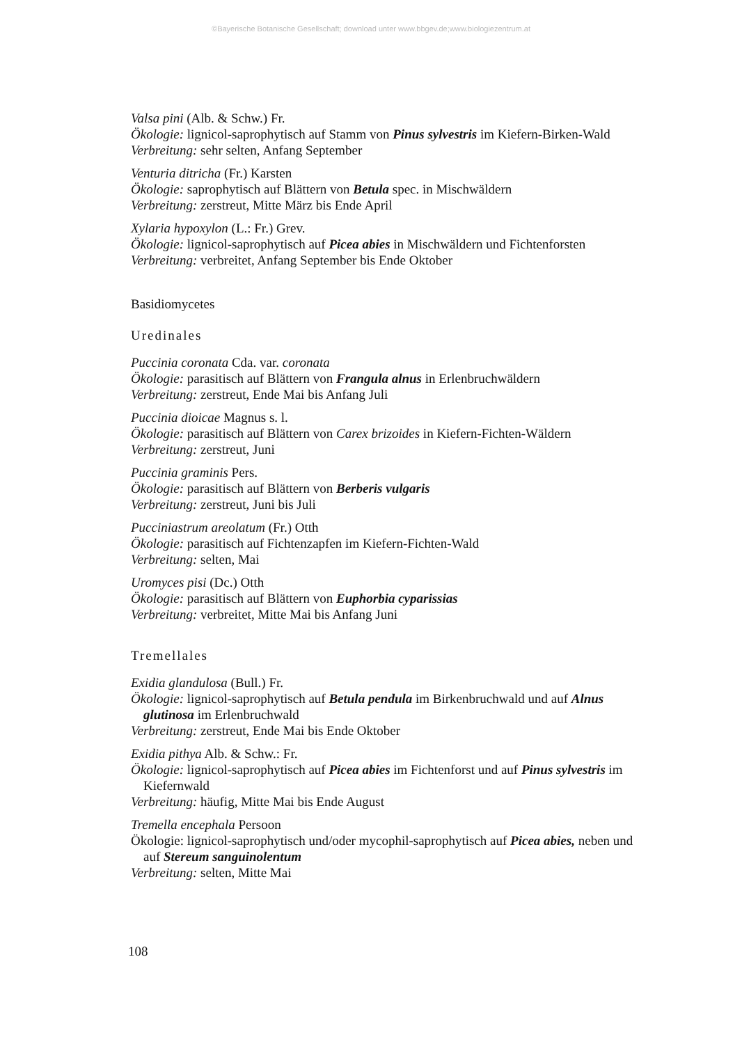©Bayerische Botanische Gesellschaft; download unter www.bbgev.de;www.biologiezentrum.at
Valsa pini (Alb. & Schw.) Fr.
Ökologie: lignicol-saprophytisch auf Stamm von Pinus sylvestris im Kiefern-Birken-Wald
Verbreitung: sehr selten, Anfang September
Venturia ditricha (Fr.) Karsten
Ökologie: saprophytisch auf Blättern von Betula spec. in Mischwäldern
Verbreitung: zerstreut, Mitte März bis Ende April
Xylaria hypoxylon (L.: Fr.) Grev.
Ökologie: lignicol-saprophytisch auf Picea abies in Mischwäldern und Fichtenforsten
Verbreitung: verbreitet, Anfang September bis Ende Oktober
Basidiomycetes
Uredinales
Puccinia coronata Cda. var. coronata
Ökologie: parasitisch auf Blättern von Frangula alnus in Erlenbruchwäldern
Verbreitung: zerstreut, Ende Mai bis Anfang Juli
Puccinia dioicae Magnus s. l.
Ökologie: parasitisch auf Blättern von Carex brizoides in Kiefern-Fichten-Wäldern
Verbreitung: zerstreut, Juni
Puccinia graminis Pers.
Ökologie: parasitisch auf Blättern von Berberis vulgaris
Verbreitung: zerstreut, Juni bis Juli
Pucciniastrum areolatum (Fr.) Otth
Ökologie: parasitisch auf Fichtenzapfen im Kiefern-Fichten-Wald
Verbreitung: selten, Mai
Uromyces pisi (Dc.) Otth
Ökologie: parasitisch auf Blättern von Euphorbia cyparissias
Verbreitung: verbreitet, Mitte Mai bis Anfang Juni
Tremellales
Exidia glandulosa (Bull.) Fr.
Ökologie: lignicol-saprophytisch auf Betula pendula im Birkenbruchwald und auf Alnus glutinosa im Erlenbruchwald
Verbreitung: zerstreut, Ende Mai bis Ende Oktober
Exidia pithya Alb. & Schw.: Fr.
Ökologie: lignicol-saprophytisch auf Picea abies im Fichtenforst und auf Pinus sylvestris im Kiefernwald
Verbreitung: häufig, Mitte Mai bis Ende August
Tremella encephala Persoon
Ökologie: lignicol-saprophytisch und/oder mycophil-saprophytisch auf Picea abies, neben und auf Stereum sanguinolentum
Verbreitung: selten, Mitte Mai
108